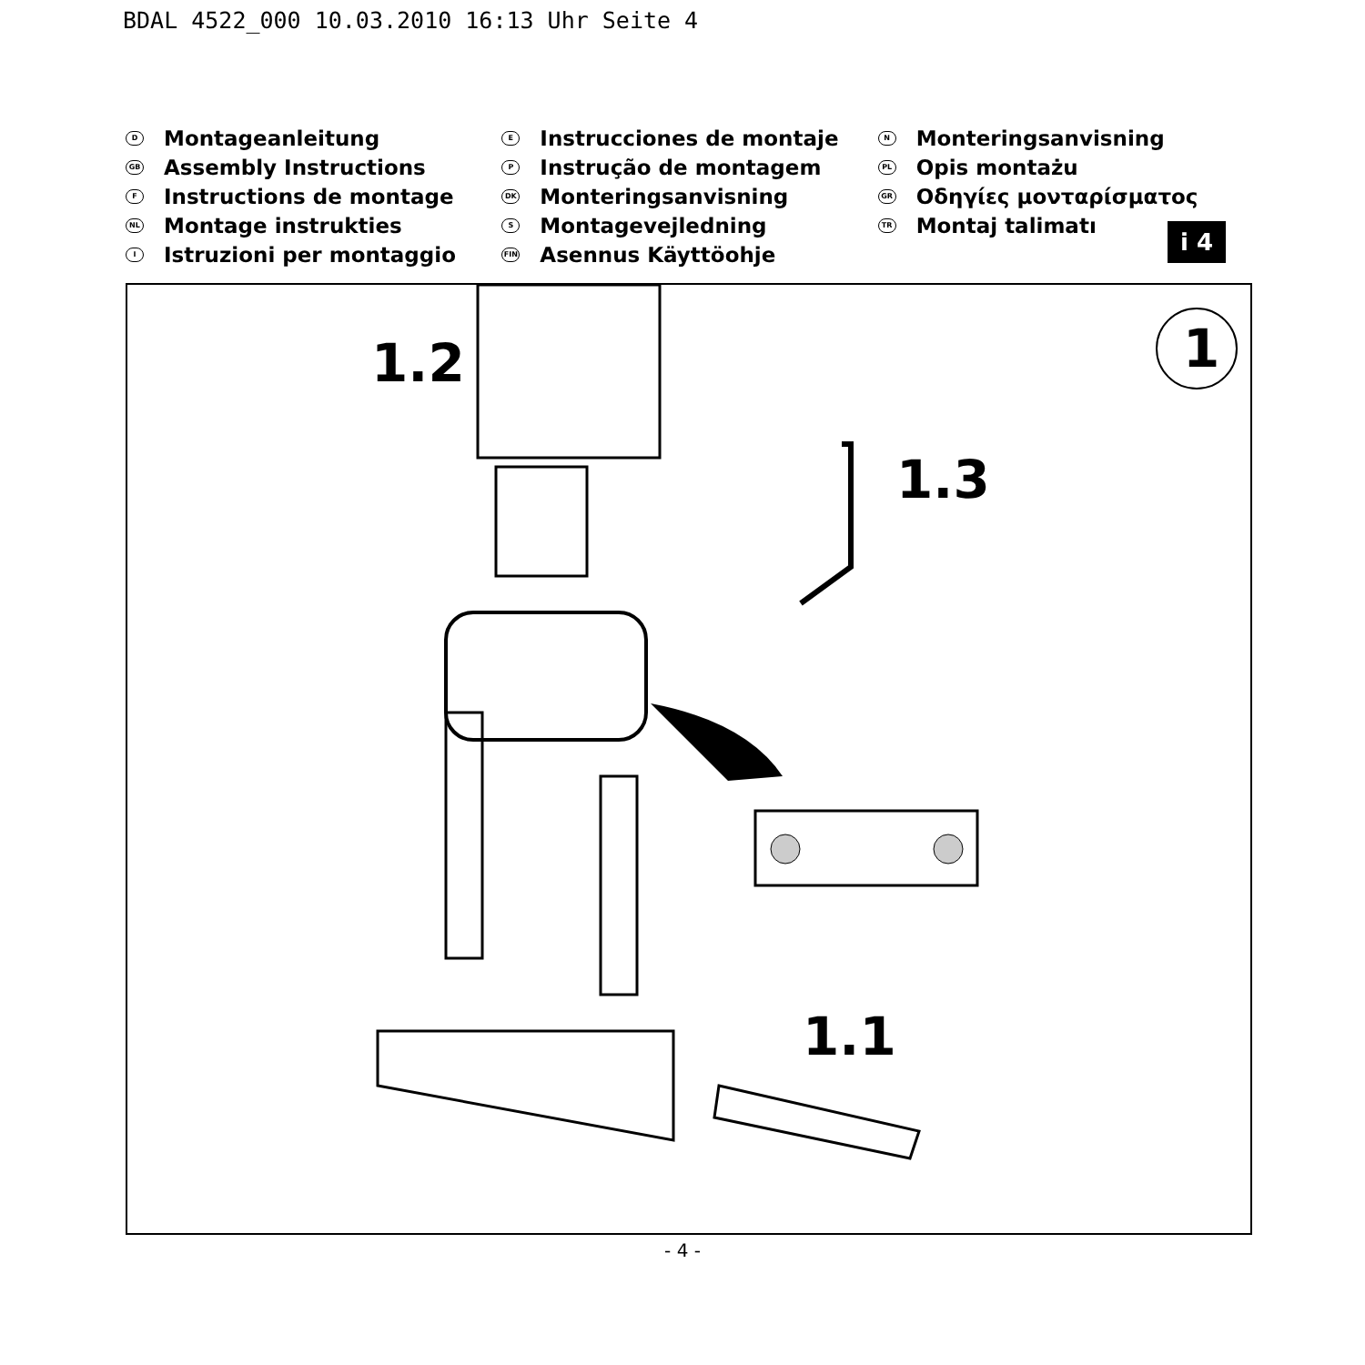BDAL 4522_000 10.03.2010 16:13 Uhr Seite 4
D Montageanleitung
GB Assembly Instructions
F Instructions de montage
NL Montage instrukties
I Istruzioni per montaggio
E Instrucciones de montaje
P Instrução de montagem
DK Monteringsanvisning
S Montagevejledning
FIN Asennus Käyttöohje
N Monteringsanvisning
PL Opis montażu
GR Οδηγίες μονταρίσματος
TR Montaj talimatı
i 4
1.2
1.3
1.1
1
- 4 -